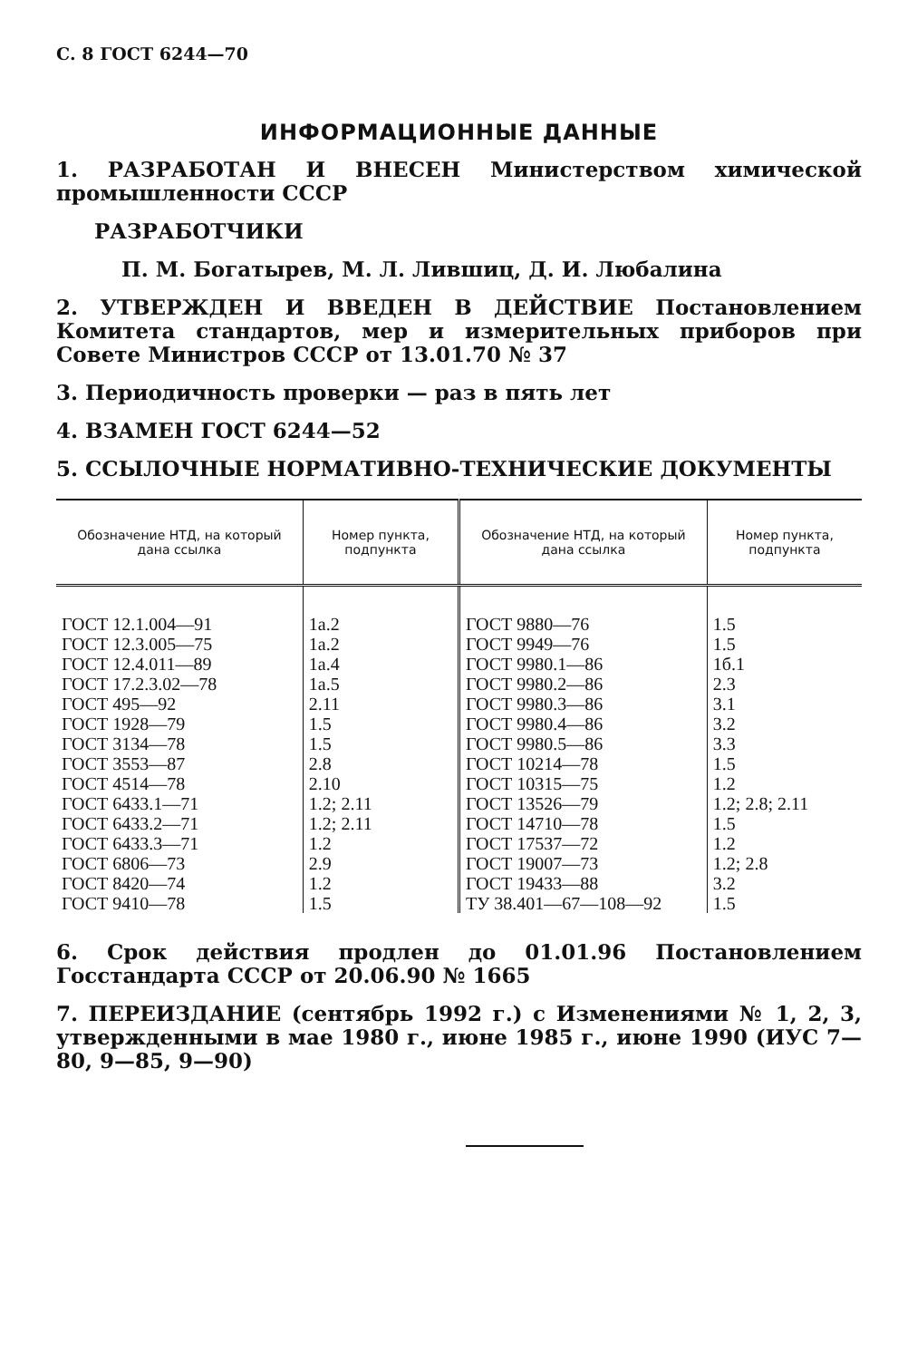С. 8 ГОСТ 6244—70
ИНФОРМАЦИОННЫЕ ДАННЫЕ
1. РАЗРАБОТАН И ВНЕСЕН Министерством химической промышленности СССР
РАЗРАБОТЧИКИ
П. М. Богатырев, М. Л. Лившиц, Д. И. Любалина
2. УТВЕРЖДЕН И ВВЕДЕН В ДЕЙСТВИЕ Постановлением Комитета стандартов, мер и измерительных приборов при Совете Министров СССР от 13.01.70 № 37
3. Периодичность проверки — раз в пять лет
4. ВЗАМЕН ГОСТ 6244—52
5. ССЫЛОЧНЫЕ НОРМАТИВНО-ТЕХНИЧЕСКИЕ ДОКУМЕНТЫ
| Обозначение НТД, на который дана ссылка | Номер пункта, подпункта | Обозначение НТД, на который дана ссылка | Номер пункта, подпункта |
| --- | --- | --- | --- |
| ГОСТ 12.1.004—91 | 1а.2 | ГОСТ 9880—76 | 1.5 |
| ГОСТ 12.3.005—75 | 1а.2 | ГОСТ 9949—76 | 1.5 |
| ГОСТ 12.4.011—89 | 1а.4 | ГОСТ 9980.1—86 | 1б.1 |
| ГОСТ 17.2.3.02—78 | 1а.5 | ГОСТ 9980.2—86 | 2.3 |
| ГОСТ 495—92 | 2.11 | ГОСТ 9980.3—86 | 3.1 |
| ГОСТ 1928—79 | 1.5 | ГОСТ 9980.4—86 | 3.2 |
| ГОСТ 3134—78 | 1.5 | ГОСТ 9980.5—86 | 3.3 |
| ГОСТ 3553—87 | 2.8 | ГОСТ 10214—78 | 1.5 |
| ГОСТ 4514—78 | 2.10 | ГОСТ 10315—75 | 1.2 |
| ГОСТ 6433.1—71 | 1.2; 2.11 | ГОСТ 13526—79 | 1.2; 2.8; 2.11 |
| ГОСТ 6433.2—71 | 1.2; 2.11 | ГОСТ 14710—78 | 1.5 |
| ГОСТ 6433.3—71 | 1.2 | ГОСТ 17537—72 | 1.2 |
| ГОСТ 6806—73 | 2.9 | ГОСТ 19007—73 | 1.2; 2.8 |
| ГОСТ 8420—74 | 1.2 | ГОСТ 19433—88 | 3.2 |
| ГОСТ 9410—78 | 1.5 | ТУ 38.401—67—108—92 | 1.5 |
6. Срок действия продлен до 01.01.96 Постановлением Госстандарта СССР от 20.06.90 № 1665
7. ПЕРЕИЗДАНИЕ (сентябрь 1992 г.) с Изменениями № 1, 2, 3, утвержденными в мае 1980 г., июне 1985 г., июне 1990 (ИУС 7—80, 9—85, 9—90)